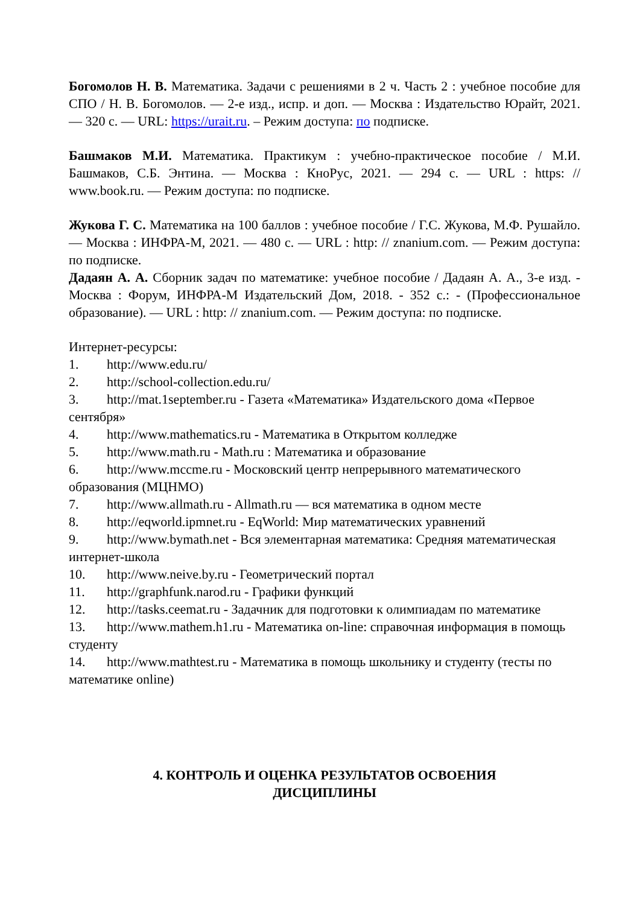Богомолов Н. В. Математика. Задачи с решениями в 2 ч. Часть 2 : учебное пособие для СПО / Н. В. Богомолов. — 2-е изд., испр. и доп. — Москва : Издательство Юрайт, 2021. — 320 с. — URL: https://urait.ru. – Режим доступа: по подписке.
Башмаков М.И. Математика. Практикум : учебно-практическое пособие / М.И. Башмаков, С.Б. Энтина. — Москва : КноРус, 2021. — 294 с. — URL : https: // www.book.ru. — Режим доступа: по подписке.
Жукова Г. С. Математика на 100 баллов : учебное пособие / Г.С. Жукова, М.Ф. Рушайло. — Москва : ИНФРА-М, 2021. — 480 с. — URL : http: // znanium.com. — Режим доступа: по подписке.
Дадаян А. А. Сборник задач по математике: учебное пособие / Дадаян А. А., 3-е изд. - Москва : Форум, ИНФРА-М Издательский Дом, 2018. - 352 с.: - (Профессиональное образование). — URL : http: // znanium.com. — Режим доступа: по подписке.
Интернет-ресурсы:
1. http://www.edu.ru/
2. http://school-collection.edu.ru/
3. http://mat.1september.ru - Газета «Математика» Издательского дома «Первое сентября»
4. http://www.mathematics.ru - Математика в Открытом колледже
5. http://www.math.ru - Math.ru : Математика и образование
6. http://www.mccme.ru - Московский центр непрерывного математического образования (МЦНМО)
7. http://www.allmath.ru - Allmath.ru — вся математика в одном месте
8. http://eqworld.ipmnet.ru - EqWorld: Мир математических уравнений
9. http://www.bymath.net - Вся элементарная математика: Средняя математическая интернет-школа
10. http://www.neive.by.ru - Геометрический портал
11. http://graphfunk.narod.ru - Графики функций
12. http://tasks.ceemat.ru - Задачник для подготовки к олимпиадам по математике
13. http://www.mathem.h1.ru - Математика on-line: справочная информация в помощь студенту
14. http://www.mathtest.ru - Математика в помощь школьнику и студенту (тесты по математике online)
4. КОНТРОЛЬ И ОЦЕНКА РЕЗУЛЬТАТОВ ОСВОЕНИЯ
ДИСЦИПЛИНЫ